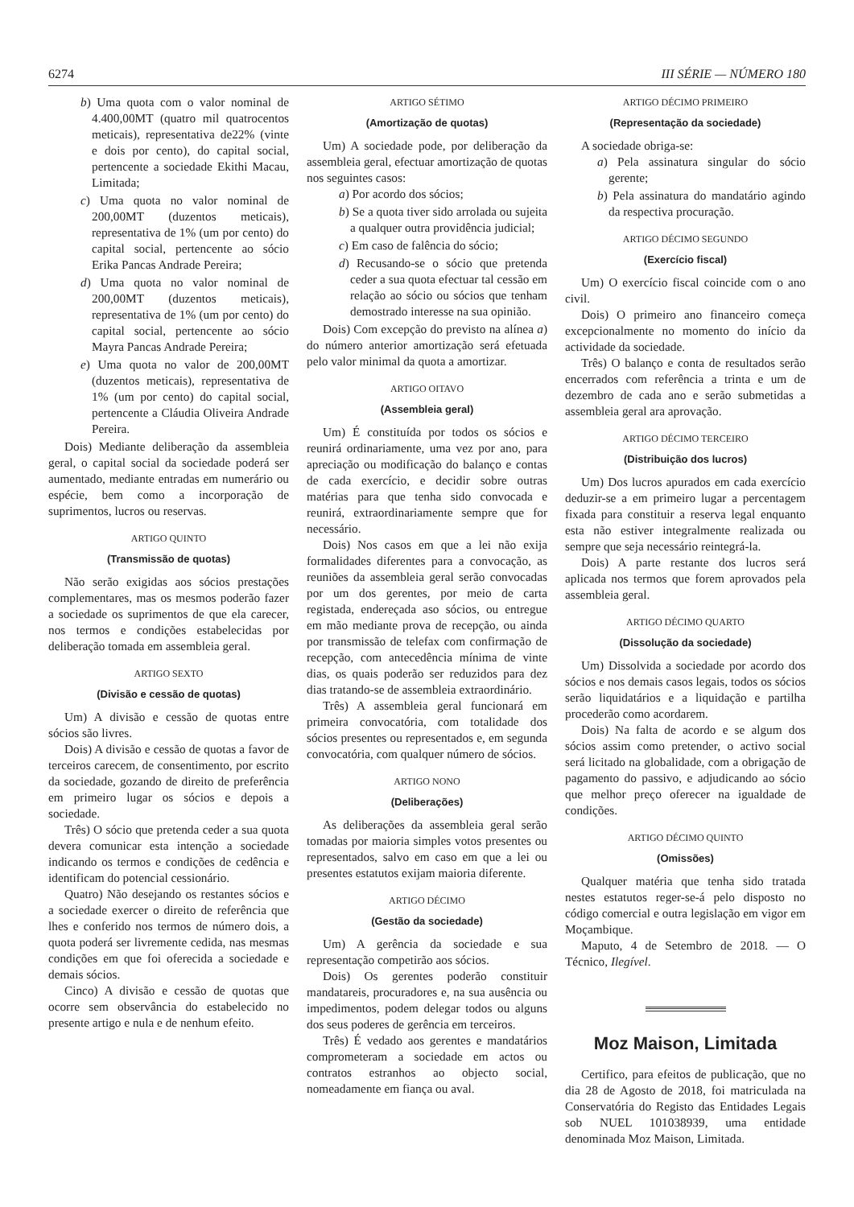6274 III SÉRIE — NÚMERO 180
b) Uma quota com o valor nominal de 4.400,00MT (quatro mil quatrocentos meticais), representativa de22% (vinte e dois por cento), do capital social, pertencente a sociedade Ekithi Macau, Limitada;
c) Uma quota no valor nominal de 200,00MT (duzentos meticais), representativa de 1% (um por cento) do capital social, pertencente ao sócio Erika Pancas Andrade Pereira;
d) Uma quota no valor nominal de 200,00MT (duzentos meticais), representativa de 1% (um por cento) do capital social, pertencente ao sócio Mayra Pancas Andrade Pereira;
e) Uma quota no valor de 200,00MT (duzentos meticais), representativa de 1% (um por cento) do capital social, pertencente a Cláudia Oliveira Andrade Pereira.
Dois) Mediante deliberação da assembleia geral, o capital social da sociedade poderá ser aumentado, mediante entradas em numerário ou espécie, bem como a incorporação de suprimentos, lucros ou reservas.
ARTIGO QUINTO
(Transmissão de quotas)
Não serão exigidas aos sócios prestações complementares, mas os mesmos poderão fazer a sociedade os suprimentos de que ela carecer, nos termos e condições estabelecidas por deliberação tomada em assembleia geral.
ARTIGO SEXTO
(Divisão e cessão de quotas)
Um) A divisão e cessão de quotas entre sócios são livres.
Dois) A divisão e cessão de quotas a favor de terceiros carecem, de consentimento, por escrito da sociedade, gozando de direito de preferência em primeiro lugar os sócios e depois a sociedade.
Três) O sócio que pretenda ceder a sua quota devera comunicar esta intenção a sociedade indicando os termos e condições de cedência e identificam do potencial cessionário.
Quatro) Não desejando os restantes sócios e a sociedade exercer o direito de referência que lhes e conferido nos termos de número dois, a quota poderá ser livremente cedida, nas mesmas condições em que foi oferecida a sociedade e demais sócios.
Cinco) A divisão e cessão de quotas que ocorre sem observância do estabelecido no presente artigo e nula e de nenhum efeito.
ARTIGO SÉTIMO
(Amortização de quotas)
Um) A sociedade pode, por deliberação da assembleia geral, efectuar amortização de quotas nos seguintes casos:
a) Por acordo dos sócios;
b) Se a quota tiver sido arrolada ou sujeita a qualquer outra providência judicial;
c) Em caso de falência do sócio;
d) Recusando-se o sócio que pretenda ceder a sua quota efectuar tal cessão em relação ao sócio ou sócios que tenham demostrado interesse na sua opinião.
Dois) Com excepção do previsto na alínea a) do número anterior amortização será efetuada pelo valor minimal da quota a amortizar.
ARTIGO OITAVO
(Assembleia geral)
Um) É constituída por todos os sócios e reunirá ordinariamente, uma vez por ano, para apreciação ou modificação do balanço e contas de cada exercício, e decidir sobre outras matérias para que tenha sido convocada e reunirá, extraordinariamente sempre que for necessário.
Dois) Nos casos em que a lei não exija formalidades diferentes para a convocação, as reuniões da assembleia geral serão convocadas por um dos gerentes, por meio de carta registada, endereçada aso sócios, ou entregue em mão mediante prova de recepção, ou ainda por transmissão de telefax com confirmação de recepção, com antecedência mínima de vinte dias, os quais poderão ser reduzidos para dez dias tratando-se de assembleia extraordinário.
Três) A assembleia geral funcionará em primeira convocatória, com totalidade dos sócios presentes ou representados e, em segunda convocatória, com qualquer número de sócios.
ARTIGO NONO
(Deliberações)
As deliberações da assembleia geral serão tomadas por maioria simples votos presentes ou representados, salvo em caso em que a lei ou presentes estatutos exijam maioria diferente.
ARTIGO DÉCIMO
(Gestão da sociedade)
Um) A gerência da sociedade e sua representação competirão aos sócios.
Dois) Os gerentes poderão constituir mandatareis, procuradores e, na sua ausência ou impedimentos, podem delegar todos ou alguns dos seus poderes de gerência em terceiros.
Três) É vedado aos gerentes e mandatários comprometeram a sociedade em actos ou contratos estranhos ao objecto social, nomeadamente em fiança ou aval.
ARTIGO DÉCIMO PRIMEIRO
(Representação da sociedade)
A sociedade obriga-se:
a) Pela assinatura singular do sócio gerente;
b) Pela assinatura do mandatário agindo da respectiva procuração.
ARTIGO DÉCIMO SEGUNDO
(Exercício fiscal)
Um) O exercício fiscal coincide com o ano civil.
Dois) O primeiro ano financeiro começa excepcionalmente no momento do início da actividade da sociedade.
Três) O balanço e conta de resultados serão encerrados com referência a trinta e um de dezembro de cada ano e serão submetidas a assembleia geral ara aprovação.
ARTIGO DÉCIMO TERCEIRO
(Distribuição dos lucros)
Um) Dos lucros apurados em cada exercício deduzir-se a em primeiro lugar a percentagem fixada para constituir a reserva legal enquanto esta não estiver integralmente realizada ou sempre que seja necessário reintegrá-la.
Dois) A parte restante dos lucros será aplicada nos termos que forem aprovados pela assembleia geral.
ARTIGO DÉCIMO QUARTO
(Dissolução da sociedade)
Um) Dissolvida a sociedade por acordo dos sócios e nos demais casos legais, todos os sócios serão liquidatários e a liquidação e partilha procederão como acordarem.
Dois) Na falta de acordo e se algum dos sócios assim como pretender, o activo social será licitado na globalidade, com a obrigação de pagamento do passivo, e adjudicando ao sócio que melhor preço oferecer na igualdade de condições.
ARTIGO DÉCIMO QUINTO
(Omissões)
Qualquer matéria que tenha sido tratada nestes estatutos reger-se-á pelo disposto no código comercial e outra legislação em vigor em Moçambique.
Maputo, 4 de Setembro de 2018. — O Técnico, Ilegível.
Moz Maison, Limitada
Certifico, para efeitos de publicação, que no dia 28 de Agosto de 2018, foi matriculada na Conservatória do Registo das Entidades Legais sob NUEL 101038939, uma entidade denominada Moz Maison, Limitada.